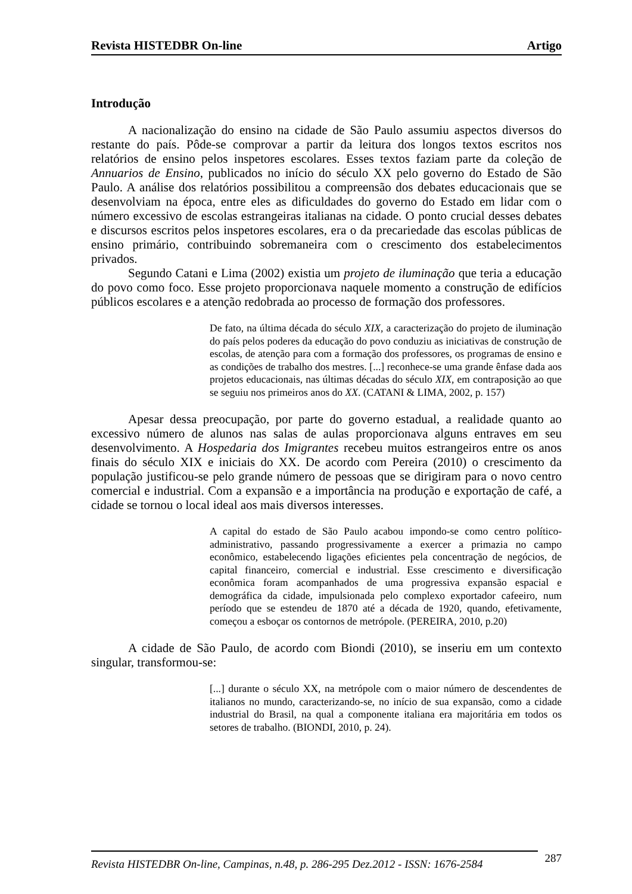Revista HISTEDBR On-line Artigo
Introdução
A nacionalização do ensino na cidade de São Paulo assumiu aspectos diversos do restante do país. Pôde-se comprovar a partir da leitura dos longos textos escritos nos relatórios de ensino pelos inspetores escolares. Esses textos faziam parte da coleção de Annuarios de Ensino, publicados no início do século XX pelo governo do Estado de São Paulo. A análise dos relatórios possibilitou a compreensão dos debates educacionais que se desenvolviam na época, entre eles as dificuldades do governo do Estado em lidar com o número excessivo de escolas estrangeiras italianas na cidade. O ponto crucial desses debates e discursos escritos pelos inspetores escolares, era o da precariedade das escolas públicas de ensino primário, contribuindo sobremaneira com o crescimento dos estabelecimentos privados.
Segundo Catani e Lima (2002) existia um projeto de iluminação que teria a educação do povo como foco. Esse projeto proporcionava naquele momento a construção de edifícios públicos escolares e a atenção redobrada ao processo de formação dos professores.
De fato, na última década do século XIX, a caracterização do projeto de iluminação do país pelos poderes da educação do povo conduziu as iniciativas de construção de escolas, de atenção para com a formação dos professores, os programas de ensino e as condições de trabalho dos mestres. [...] reconhece-se uma grande ênfase dada aos projetos educacionais, nas últimas décadas do século XIX, em contraposição ao que se seguiu nos primeiros anos do XX. (CATANI & LIMA, 2002, p. 157)
Apesar dessa preocupação, por parte do governo estadual, a realidade quanto ao excessivo número de alunos nas salas de aulas proporcionava alguns entraves em seu desenvolvimento. A Hospedaria dos Imigrantes recebeu muitos estrangeiros entre os anos finais do século XIX e iniciais do XX. De acordo com Pereira (2010) o crescimento da população justificou-se pelo grande número de pessoas que se dirigiram para o novo centro comercial e industrial. Com a expansão e a importância na produção e exportação de café, a cidade se tornou o local ideal aos mais diversos interesses.
A capital do estado de São Paulo acabou impondo-se como centro político-administrativo, passando progressivamente a exercer a primazia no campo econômico, estabelecendo ligações eficientes pela concentração de negócios, de capital financeiro, comercial e industrial. Esse crescimento e diversificação econômica foram acompanhados de uma progressiva expansão espacial e demográfica da cidade, impulsionada pelo complexo exportador cafeeiro, num período que se estendeu de 1870 até a década de 1920, quando, efetivamente, começou a esboçar os contornos de metrópole. (PEREIRA, 2010, p.20)
A cidade de São Paulo, de acordo com Biondi (2010), se inseriu em um contexto singular, transformou-se:
[...] durante o século XX, na metrópole com o maior número de descendentes de italianos no mundo, caracterizando-se, no início de sua expansão, como a cidade industrial do Brasil, na qual a componente italiana era majoritária em todos os setores de trabalho. (BIONDI, 2010, p. 24).
Revista HISTEDBR On-line, Campinas, n.48, p. 286-295 Dez.2012 - ISSN: 1676-2584 287